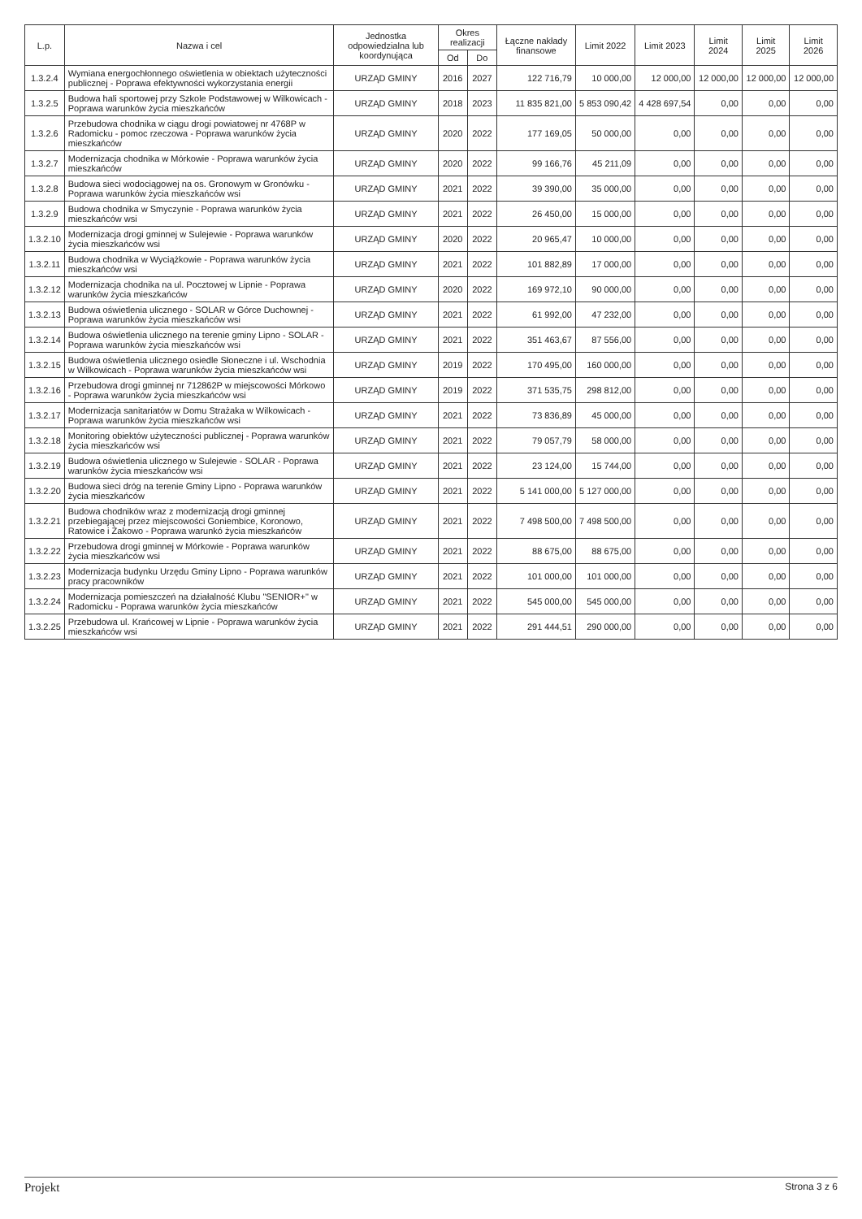| L.p. | Nazwa i cel | Jednostka odpowiedzialna lub koordynująca | Okres realizacji | | Łączne nakłady finansowe | Limit 2022 | Limit 2023 | Limit 2024 | Limit 2025 | Limit 2026 |
| --- | --- | --- | --- | --- | --- | --- | --- | --- | --- | --- |
| | | | Od | Do | | | | | | |
| 1.3.2.4 | Wymiana energochłonnego oświetlenia w obiektach użyteczności publicznej - Poprawa efektywności wykorzystania energii | URZĄD GMINY | 2016 | 2027 | 122 716,79 | 10 000,00 | 12 000,00 | 12 000,00 | 12 000,00 | 12 000,00 |
| 1.3.2.5 | Budowa hali sportowej przy Szkole Podstawowej w Wilkowicach - Poprawa warunków życia mieszkańców | URZĄD GMINY | 2018 | 2023 | 11 835 821,00 | 5 853 090,42 | 4 428 697,54 | 0,00 | 0,00 | 0,00 |
| 1.3.2.6 | Przebudowa chodnika w ciągu drogi powiatowej nr 4768P w Radomicku - pomoc rzeczowa - Poprawa warunków życia mieszkańców | URZĄD GMINY | 2020 | 2022 | 177 169,05 | 50 000,00 | 0,00 | 0,00 | 0,00 | 0,00 |
| 1.3.2.7 | Modernizacja chodnika w Mórkowie - Poprawa warunków życia mieszkańców | URZĄD GMINY | 2020 | 2022 | 99 166,76 | 45 211,09 | 0,00 | 0,00 | 0,00 | 0,00 |
| 1.3.2.8 | Budowa sieci wodociągowej na os. Gronowym w Gronówku - Poprawa warunków życia mieszkańców wsi | URZĄD GMINY | 2021 | 2022 | 39 390,00 | 35 000,00 | 0,00 | 0,00 | 0,00 | 0,00 |
| 1.3.2.9 | Budowa chodnika w Smyczynie - Poprawa warunków życia mieszkańców wsi | URZĄD GMINY | 2021 | 2022 | 26 450,00 | 15 000,00 | 0,00 | 0,00 | 0,00 | 0,00 |
| 1.3.2.10 | Modernizacja drogi gminnej w Sulejewie - Poprawa warunków życia mieszkańców wsi | URZĄD GMINY | 2020 | 2022 | 20 965,47 | 10 000,00 | 0,00 | 0,00 | 0,00 | 0,00 |
| 1.3.2.11 | Budowa chodnika w Wyciążkowie - Poprawa warunków życia mieszkańców wsi | URZĄD GMINY | 2021 | 2022 | 101 882,89 | 17 000,00 | 0,00 | 0,00 | 0,00 | 0,00 |
| 1.3.2.12 | Modernizacja chodnika na ul. Pocztowej w Lipnie - Poprawa warunków życia mieszkańców | URZĄD GMINY | 2020 | 2022 | 169 972,10 | 90 000,00 | 0,00 | 0,00 | 0,00 | 0,00 |
| 1.3.2.13 | Budowa oświetlenia ulicznego - SOLAR w Górce Duchownej - Poprawa warunków życia mieszkańców wsi | URZĄD GMINY | 2021 | 2022 | 61 992,00 | 47 232,00 | 0,00 | 0,00 | 0,00 | 0,00 |
| 1.3.2.14 | Budowa oświetlenia ulicznego na terenie gminy Lipno - SOLAR - Poprawa warunków życia mieszkańców wsi | URZĄD GMINY | 2021 | 2022 | 351 463,67 | 87 556,00 | 0,00 | 0,00 | 0,00 | 0,00 |
| 1.3.2.15 | Budowa oświetlenia ulicznego osiedle Słoneczne i ul. Wschodnia w Wilkowicach - Poprawa warunków życia mieszkańców wsi | URZĄD GMINY | 2019 | 2022 | 170 495,00 | 160 000,00 | 0,00 | 0,00 | 0,00 | 0,00 |
| 1.3.2.16 | Przebudowa drogi gminnej nr 712862P w miejscowości Mórkowo - Poprawa warunków życia mieszkańców wsi | URZĄD GMINY | 2019 | 2022 | 371 535,75 | 298 812,00 | 0,00 | 0,00 | 0,00 | 0,00 |
| 1.3.2.17 | Modernizacja sanitariatów w Domu Strażaka w Wilkowicach - Poprawa warunków życia mieszkańców wsi | URZĄD GMINY | 2021 | 2022 | 73 836,89 | 45 000,00 | 0,00 | 0,00 | 0,00 | 0,00 |
| 1.3.2.18 | Monitoring obiektów użyteczności publicznej - Poprawa warunków życia mieszkańców wsi | URZĄD GMINY | 2021 | 2022 | 79 057,79 | 58 000,00 | 0,00 | 0,00 | 0,00 | 0,00 |
| 1.3.2.19 | Budowa oświetlenia ulicznego w Sulejewie - SOLAR - Poprawa warunków życia mieszkańców wsi | URZĄD GMINY | 2021 | 2022 | 23 124,00 | 15 744,00 | 0,00 | 0,00 | 0,00 | 0,00 |
| 1.3.2.20 | Budowa sieci dróg na terenie Gminy Lipno - Poprawa warunków życia mieszkańców | URZĄD GMINY | 2021 | 2022 | 5 141 000,00 | 5 127 000,00 | 0,00 | 0,00 | 0,00 | 0,00 |
| 1.3.2.21 | Budowa chodników wraz z modernizacją drogi gminnej przebiegającej przez miejscowości Goniembice, Koronowo, Ratowice i Żakowo - Poprawa warunkó życia mieszkańców | URZĄD GMINY | 2021 | 2022 | 7 498 500,00 | 7 498 500,00 | 0,00 | 0,00 | 0,00 | 0,00 |
| 1.3.2.22 | Przebudowa drogi gminnej w Mórkowie - Poprawa warunków życia mieszkańców wsi | URZĄD GMINY | 2021 | 2022 | 88 675,00 | 88 675,00 | 0,00 | 0,00 | 0,00 | 0,00 |
| 1.3.2.23 | Modernizacja budynku Urzędu Gminy Lipno - Poprawa warunków pracy pracowników | URZĄD GMINY | 2021 | 2022 | 101 000,00 | 101 000,00 | 0,00 | 0,00 | 0,00 | 0,00 |
| 1.3.2.24 | Modernizacja pomieszczeń na działalność Klubu "SENIOR+" w Radomicku - Poprawa warunków życia mieszkańców | URZĄD GMINY | 2021 | 2022 | 545 000,00 | 545 000,00 | 0,00 | 0,00 | 0,00 | 0,00 |
| 1.3.2.25 | Przebudowa ul. Krańcowej w Lipnie - Poprawa warunków życia mieszkańców wsi | URZĄD GMINY | 2021 | 2022 | 291 444,51 | 290 000,00 | 0,00 | 0,00 | 0,00 | 0,00 |
Projekt Strona 3 z 6